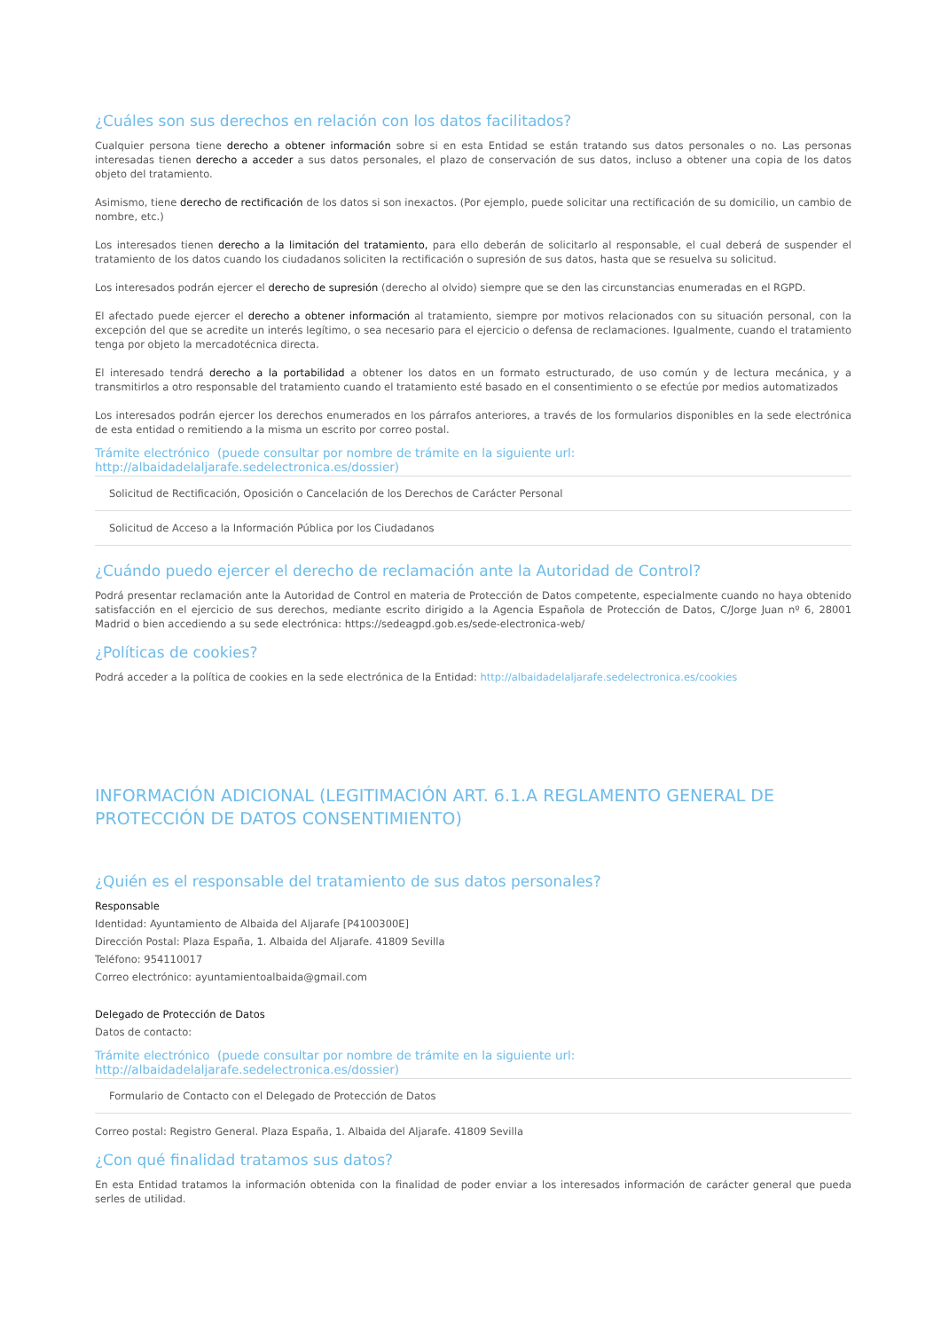¿Cuáles son sus derechos en relación con los datos facilitados?
Cualquier persona tiene derecho a obtener información sobre si en esta Entidad se están tratando sus datos personales o no. Las personas interesadas tienen derecho a acceder a sus datos personales, el plazo de conservación de sus datos, incluso a obtener una copia de los datos objeto del tratamiento.
Asimismo, tiene derecho de rectificación de los datos si son inexactos. (Por ejemplo, puede solicitar una rectificación de su domicilio, un cambio de nombre, etc.)
Los interesados tienen derecho a la limitación del tratamiento, para ello deberán de solicitarlo al responsable, el cual deberá de suspender el tratamiento de los datos cuando los ciudadanos soliciten la rectificación o supresión de sus datos, hasta que se resuelva su solicitud.
Los interesados podrán ejercer el derecho de supresión (derecho al olvido) siempre que se den las circunstancias enumeradas en el RGPD.
El afectado puede ejercer el derecho a obtener información al tratamiento, siempre por motivos relacionados con su situación personal, con la excepción del que se acredite un interés legítimo, o sea necesario para el ejercicio o defensa de reclamaciones. Igualmente, cuando el tratamiento tenga por objeto la mercadotécnica directa.
El interesado tendrá derecho a la portabilidad a obtener los datos en un formato estructurado, de uso común y de lectura mecánica, y a transmitirlos a otro responsable del tratamiento cuando el tratamiento esté basado en el consentimiento o se efectúe por medios automatizados
Los interesados podrán ejercer los derechos enumerados en los párrafos anteriores, a través de los formularios disponibles en la sede electrónica de esta entidad o remitiendo a la misma un escrito por correo postal.
Trámite electrónico (puede consultar por nombre de trámite en la siguiente url: http://albaidadelaljarafe.sedelectronica.es/dossier)
Solicitud de Rectificación, Oposición o Cancelación de los Derechos de Carácter Personal
Solicitud de Acceso a la Información Pública por los Ciudadanos
¿Cuándo puedo ejercer el derecho de reclamación ante la Autoridad de Control?
Podrá presentar reclamación ante la Autoridad de Control en materia de Protección de Datos competente, especialmente cuando no haya obtenido satisfacción en el ejercicio de sus derechos, mediante escrito dirigido a la Agencia Española de Protección de Datos, C/Jorge Juan nº 6, 28001 Madrid o bien accediendo a su sede electrónica: https://sedeagpd.gob.es/sede-electronica-web/
¿Políticas de cookies?
Podrá acceder a la política de cookies en la sede electrónica de la Entidad: http://albaidadelaljarafe.sedelectronica.es/cookies
INFORMACIÓN ADICIONAL (LEGITIMACIÓN ART. 6.1.A REGLAMENTO GENERAL DE PROTECCIÓN DE DATOS CONSENTIMIENTO)
¿Quién es el responsable del tratamiento de sus datos personales?
Responsable
Identidad: Ayuntamiento de Albaida del Aljarafe [P4100300E]
Dirección Postal: Plaza España, 1. Albaida del Aljarafe. 41809 Sevilla
Teléfono: 954110017
Correo electrónico: ayuntamientoalbaida@gmail.com
Delegado de Protección de Datos
Datos de contacto:
Trámite electrónico (puede consultar por nombre de trámite en la siguiente url: http://albaidadelaljarafe.sedelectronica.es/dossier)
Formulario de Contacto con el Delegado de Protección de Datos
Correo postal: Registro General. Plaza España, 1. Albaida del Aljarafe. 41809 Sevilla
¿Con qué finalidad tratamos sus datos?
En esta Entidad tratamos la información obtenida con la finalidad de poder enviar a los interesados información de carácter general que pueda serles de utilidad.